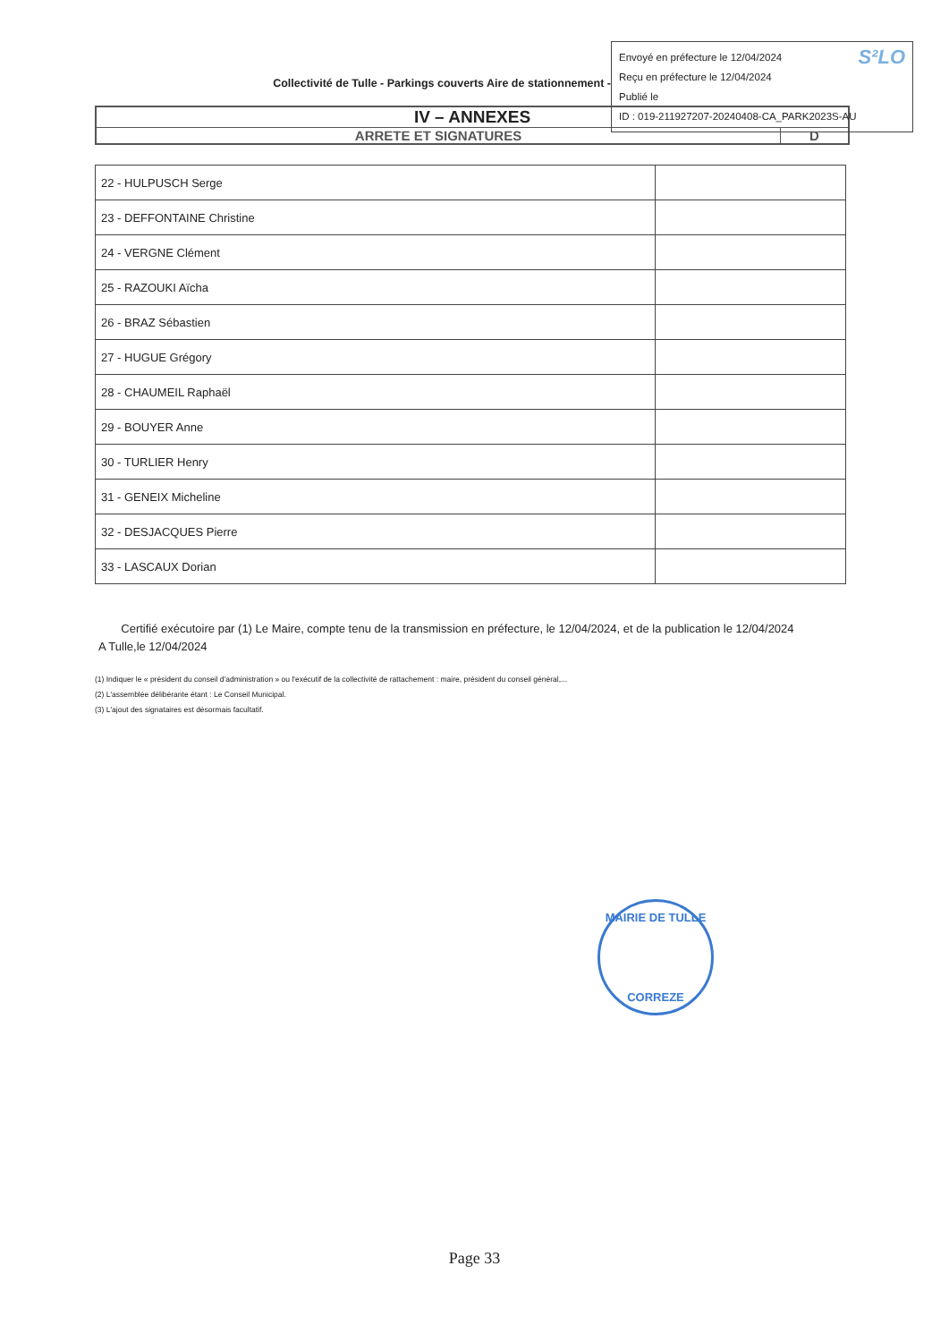Collectivité de Tulle - Parkings couverts Aire de stationnement -
S²LO Envoyé en préfecture le 12/04/2024
Reçu en préfecture le 12/04/2024
Publié le
ID : 019-211927207-20240408-CA_PARK2023S-AU
IV – ANNEXES
ARRETE ET SIGNATURES D
| 22 - HULPUSCH Serge | |
| 23 - DEFFONTAINE Christine | |
| 24 - VERGNE Clément | |
| 25 - RAZOUKI Aïcha | |
| 26 - BRAZ Sébastien | |
| 27 - HUGUE Grégory | |
| 28 - CHAUMEIL Raphaël | |
| 29 - BOUYER Anne | |
| 30 - TURLIER Henry | |
| 31 - GENEIX Micheline | |
| 32 - DESJACQUES Pierre | |
| 33 - LASCAUX Dorian | |
Certifié exécutoire par (1) Le Maire, compte tenu de la transmission en préfecture, le 12/04/2024, et de la publication le 12/04/2024
A Tulle,le 12/04/2024
(1) Indiquer le « président du conseil d'administration » ou l'exécutif de la collectivité de rattachement : maire, président du conseil général,...
(2) L'assemblée délibérante étant : Le Conseil Municipal.
(3) L'ajout des signataires est désormais facultatif.
MAIRIE DE TULLE
CORREZE
Page 33